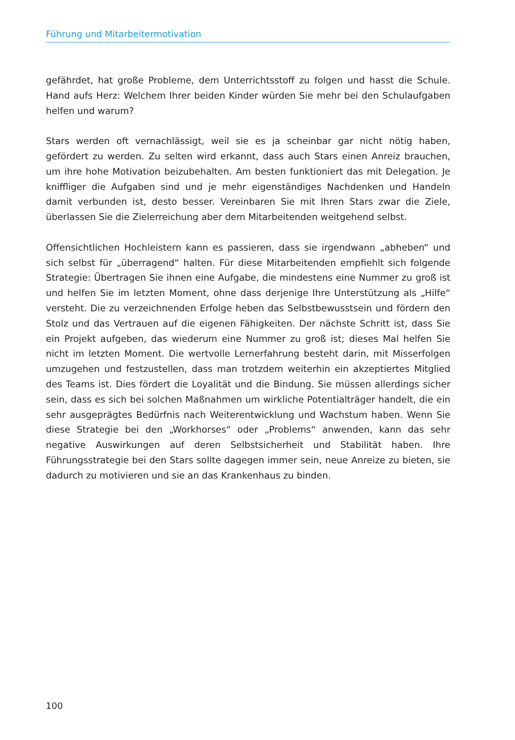Führung und Mitarbeitermotivation
gefährdet, hat große Probleme, dem Unterrichtsstoff zu folgen und hasst die Schule. Hand aufs Herz: Welchem Ihrer beiden Kinder würden Sie mehr bei den Schulaufgaben helfen und warum?
Stars werden oft vernachlässigt, weil sie es ja scheinbar gar nicht nötig haben, gefördert zu werden. Zu selten wird erkannt, dass auch Stars einen Anreiz brauchen, um ihre hohe Motivation beizubehalten. Am besten funktioniert das mit Delegation. Je kniffliger die Aufgaben sind und je mehr eigenständiges Nachdenken und Handeln damit verbunden ist, desto besser. Vereinbaren Sie mit Ihren Stars zwar die Ziele, überlassen Sie die Zielerreichung aber dem Mitarbeitenden weitgehend selbst.
Offensichtlichen Hochleistern kann es passieren, dass sie irgendwann „abheben“ und sich selbst für „überragend“ halten. Für diese Mitarbeitenden empfiehlt sich folgende Strategie: Übertragen Sie ihnen eine Aufgabe, die mindestens eine Nummer zu groß ist und helfen Sie im letzten Moment, ohne dass derjenige Ihre Unterstützung als „Hilfe“ versteht. Die zu verzeichnenden Erfolge heben das Selbstbewusstsein und fördern den Stolz und das Vertrauen auf die eigenen Fähigkeiten. Der nächste Schritt ist, dass Sie ein Projekt aufgeben, das wiederum eine Nummer zu groß ist; dieses Mal helfen Sie nicht im letzten Moment. Die wertvolle Lernerfahrung besteht darin, mit Misserfolgen umzugehen und festzustellen, dass man trotzdem weiterhin ein akzeptiertes Mitglied des Teams ist. Dies fördert die Loyalität und die Bindung. Sie müssen allerdings sicher sein, dass es sich bei solchen Maßnahmen um wirkliche Potentialträger handelt, die ein sehr ausgeprägtes Bedürfnis nach Weiterentwicklung und Wachstum haben. Wenn Sie diese Strategie bei den „Workhorses“ oder „Problems“ anwenden, kann das sehr negative Auswirkungen auf deren Selbstsicherheit und Stabilität haben. Ihre Führungsstrategie bei den Stars sollte dagegen immer sein, neue Anreize zu bieten, sie dadurch zu motivieren und sie an das Krankenhaus zu binden.
100